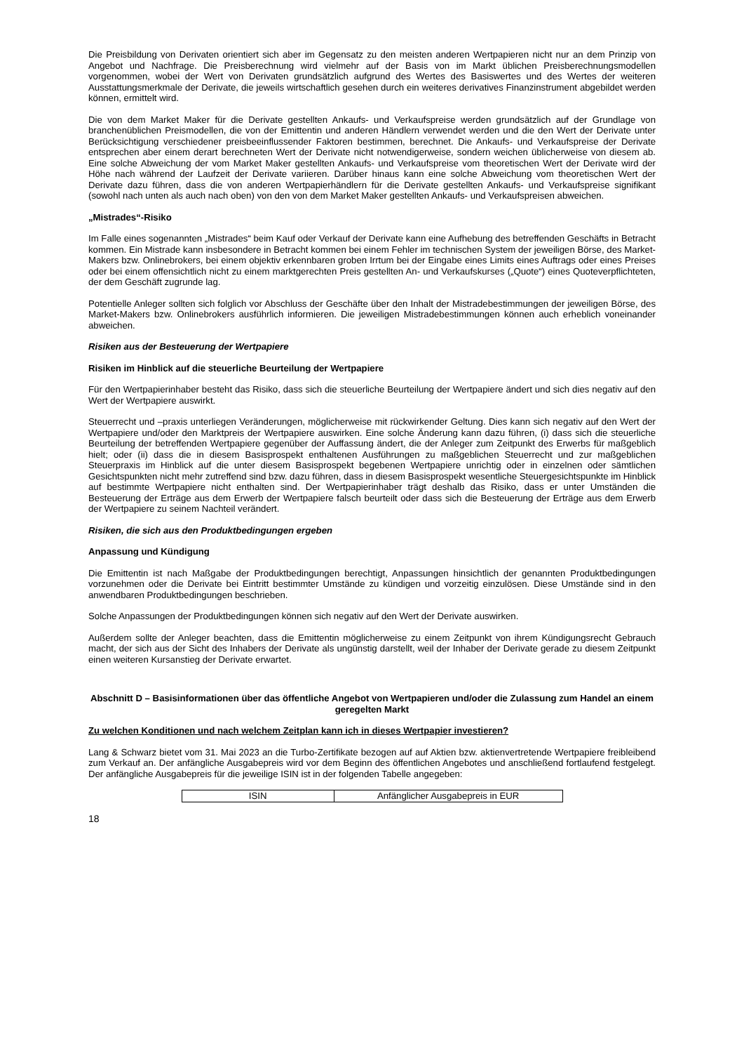Die Preisbildung von Derivaten orientiert sich aber im Gegensatz zu den meisten anderen Wertpapieren nicht nur an dem Prinzip von Angebot und Nachfrage. Die Preisberechnung wird vielmehr auf der Basis von im Markt üblichen Preisberechnungsmodellen vorgenommen, wobei der Wert von Derivaten grundsätzlich aufgrund des Wertes des Basiswertes und des Wertes der weiteren Ausstattungsmerkmale der Derivate, die jeweils wirtschaftlich gesehen durch ein weiteres derivatives Finanzinstrument abgebildet werden können, ermittelt wird.
Die von dem Market Maker für die Derivate gestellten Ankaufs- und Verkaufspreise werden grundsätzlich auf der Grundlage von branchenüblichen Preismodellen, die von der Emittentin und anderen Händlern verwendet werden und die den Wert der Derivate unter Berücksichtigung verschiedener preisbeeinflussender Faktoren bestimmen, berechnet. Die Ankaufs- und Verkaufspreise der Derivate entsprechen aber einem derart berechneten Wert der Derivate nicht notwendigerweise, sondern weichen üblicherweise von diesem ab. Eine solche Abweichung der vom Market Maker gestellten Ankaufs- und Verkaufspreise vom theoretischen Wert der Derivate wird der Höhe nach während der Laufzeit der Derivate variieren. Darüber hinaus kann eine solche Abweichung vom theoretischen Wert der Derivate dazu führen, dass die von anderen Wertpapierhändlern für die Derivate gestellten Ankaufs- und Verkaufspreise signifikant (sowohl nach unten als auch nach oben) von den von dem Market Maker gestellten Ankaufs- und Verkaufspreisen abweichen.
„Mistrades“-Risiko
Im Falle eines sogenannten „Mistrades“ beim Kauf oder Verkauf der Derivate kann eine Aufhebung des betreffenden Geschäfts in Betracht kommen. Ein Mistrade kann insbesondere in Betracht kommen bei einem Fehler im technischen System der jeweiligen Börse, des Market-Makers bzw. Onlinebrokers, bei einem objektiv erkennbaren groben Irrtum bei der Eingabe eines Limits eines Auftrags oder eines Preises oder bei einem offensichtlich nicht zu einem marktgerechten Preis gestellten An- und Verkaufskurses („Quote“) eines Quoteverpflichteten, der dem Geschäft zugrunde lag.
Potentielle Anleger sollten sich folglich vor Abschluss der Geschäfte über den Inhalt der Mistradebestimmungen der jeweiligen Börse, des Market-Makers bzw. Onlinebrokers ausführlich informieren. Die jeweiligen Mistradebestimmungen können auch erheblich voneinander abweichen.
Risiken aus der Besteuerung der Wertpapiere
Risiken im Hinblick auf die steuerliche Beurteilung der Wertpapiere
Für den Wertpapierinhaber besteht das Risiko, dass sich die steuerliche Beurteilung der Wertpapiere ändert und sich dies negativ auf den Wert der Wertpapiere auswirkt.
Steuerrecht und –praxis unterliegen Veränderungen, möglicherweise mit rückwirkender Geltung. Dies kann sich negativ auf den Wert der Wertpapiere und/oder den Marktpreis der Wertpapiere auswirken. Eine solche Änderung kann dazu führen, (i) dass sich die steuerliche Beurteilung der betreffenden Wertpapiere gegenüber der Auffassung ändert, die der Anleger zum Zeitpunkt des Erwerbs für maßgeblich hielt; oder (ii) dass die in diesem Basisprospekt enthaltenen Ausführungen zu maßgeblichen Steuerrecht und zur maßgeblichen Steuerpraxis im Hinblick auf die unter diesem Basisprospekt begebenen Wertpapiere unrichtig oder in einzelnen oder sämtlichen Gesichtspunkten nicht mehr zutreffend sind bzw. dazu führen, dass in diesem Basisprospekt wesentliche Steuergesichtspunkte im Hinblick auf bestimmte Wertpapiere nicht enthalten sind. Der Wertpapierinhaber trägt deshalb das Risiko, dass er unter Umständen die Besteuerung der Erträge aus dem Erwerb der Wertpapiere falsch beurteilt oder dass sich die Besteuerung der Erträge aus dem Erwerb der Wertpapiere zu seinem Nachteil verändert.
Risiken, die sich aus den Produktbedingungen ergeben
Anpassung und Kündigung
Die Emittentin ist nach Maßgabe der Produktbedingungen berechtigt, Anpassungen hinsichtlich der genannten Produktbedingungen vorzunehmen oder die Derivate bei Eintritt bestimmter Umstände zu kündigen und vorzeitig einzulösen. Diese Umstände sind in den anwendbaren Produktbedingungen beschrieben.
Solche Anpassungen der Produktbedingungen können sich negativ auf den Wert der Derivate auswirken.
Außerdem sollte der Anleger beachten, dass die Emittentin möglicherweise zu einem Zeitpunkt von ihrem Kündigungsrecht Gebrauch macht, der sich aus der Sicht des Inhabers der Derivate als ungünstig darstellt, weil der Inhaber der Derivate gerade zu diesem Zeitpunkt einen weiteren Kursanstieg der Derivate erwartet.
Abschnitt D – Basisinformationen über das öffentliche Angebot von Wertpapieren und/oder die Zulassung zum Handel an einem geregelten Markt
Zu welchen Konditionen und nach welchem Zeitplan kann ich in dieses Wertpapier investieren?
Lang & Schwarz bietet vom 31. Mai 2023 an die Turbo-Zertifikate bezogen auf auf Aktien bzw. aktienvertretende Wertpapiere freibleibend zum Verkauf an. Der anfängliche Ausgabepreis wird vor dem Beginn des öffentlichen Angebotes und anschließend fortlaufend festgelegt. Der anfängliche Ausgabepreis für die jeweilige ISIN ist in der folgenden Tabelle angegeben:
| ISIN | Anfänglicher Ausgabepreis in EUR |
18